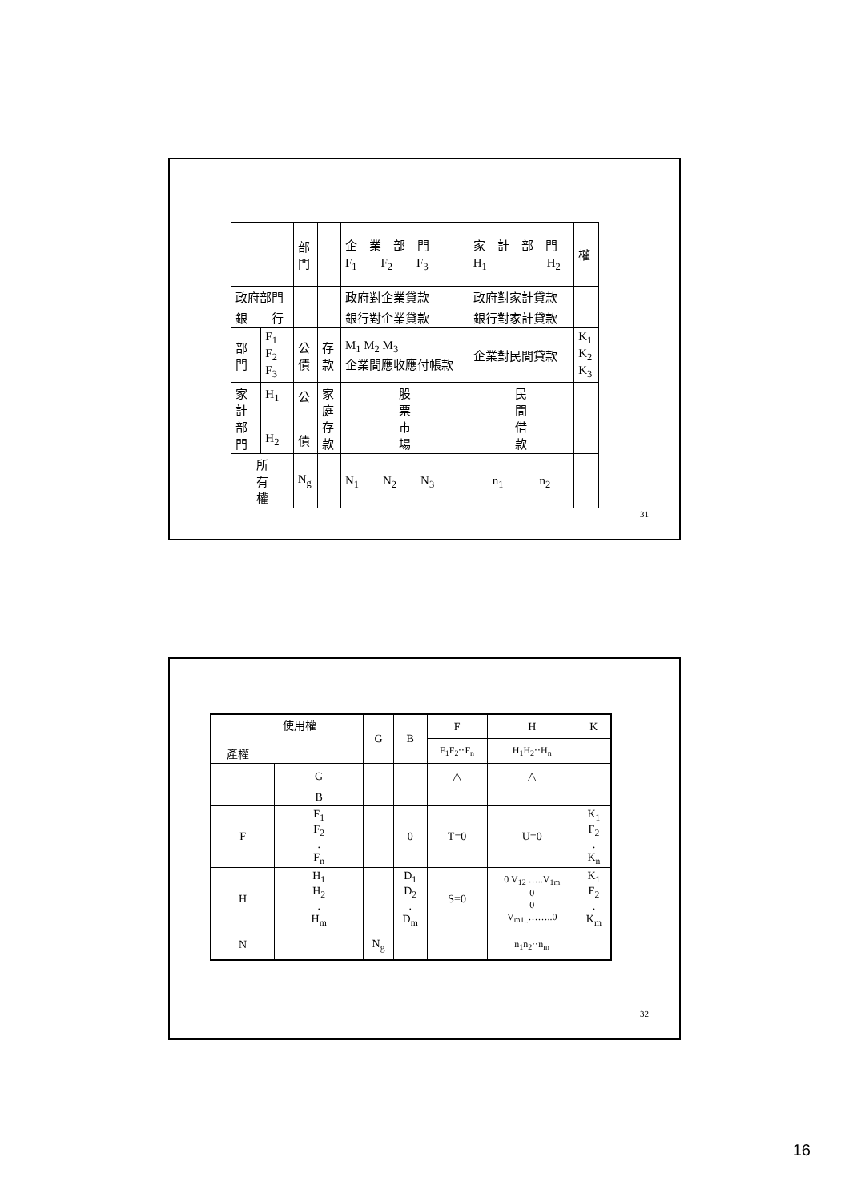| | | 部 門 | | 企 業 部 門 F<sub>1</sub> F<sub>2</sub> F<sub>3</sub> | 家 計 部 門 H<sub>1</sub> H<sub>2</sub> | 權 |
| 政府部門 | | | | 政府對企業貸款 | 政府對家計貸款 | |
| 銀 行 | | | | 銀行對企業貸款 | 銀行對家計貸款 | |
| 部 門 | F<sub>1</sub> F<sub>2</sub> F<sub>3</sub> | 公 債 | 存 款 | M<sub>1</sub> M<sub>2</sub> M<sub>3</sub> 企業間應收應付帳款 | 企業對民間貸款 | K<sub>1</sub> K<sub>2</sub> K<sub>3</sub> |
| 家 計 部 門 | H<sub>1</sub> H<sub>2</sub> | 公 債 | 家 庭 存 款 | 股 票 市 場 | 民 間 借 款 | |
| 所 有 權 | | N<sub>g</sub> | | N<sub>1</sub> N<sub>2</sub> N<sub>3</sub> | n<sub>1</sub> n<sub>2</sub> | |
31
| 使用權 產權 | | G | B | F | H | K |
| | | | | F<sub>1</sub>F<sub>2</sub>‧‧F<sub>n</sub> | H<sub>1</sub>H<sub>2</sub>‧‧H<sub>n</sub> | |
| | G | | | △ | △ | |
| | B | | | | | |
| F | F<sub>1</sub> F<sub>2</sub> . F<sub>n</sub> | | 0 | T=0 | U=0 | K<sub>1</sub> F<sub>2</sub> . K<sub>n</sub> |
| H | H<sub>1</sub> H<sub>2</sub> . H<sub>m</sub> | | D<sub>1</sub> D<sub>2</sub> . D<sub>m</sub> | S=0 | 0 V<sub>12</sub> …..V<sub>1m</sub> 0 0 V<sub>m1..</sub>……..0 | K<sub>1</sub> F<sub>2</sub> . K<sub>m</sub> |
| N | | N<sub>g</sub> | | | n<sub>1</sub>n<sub>2</sub>‧‧n<sub>m</sub> | |
32
16